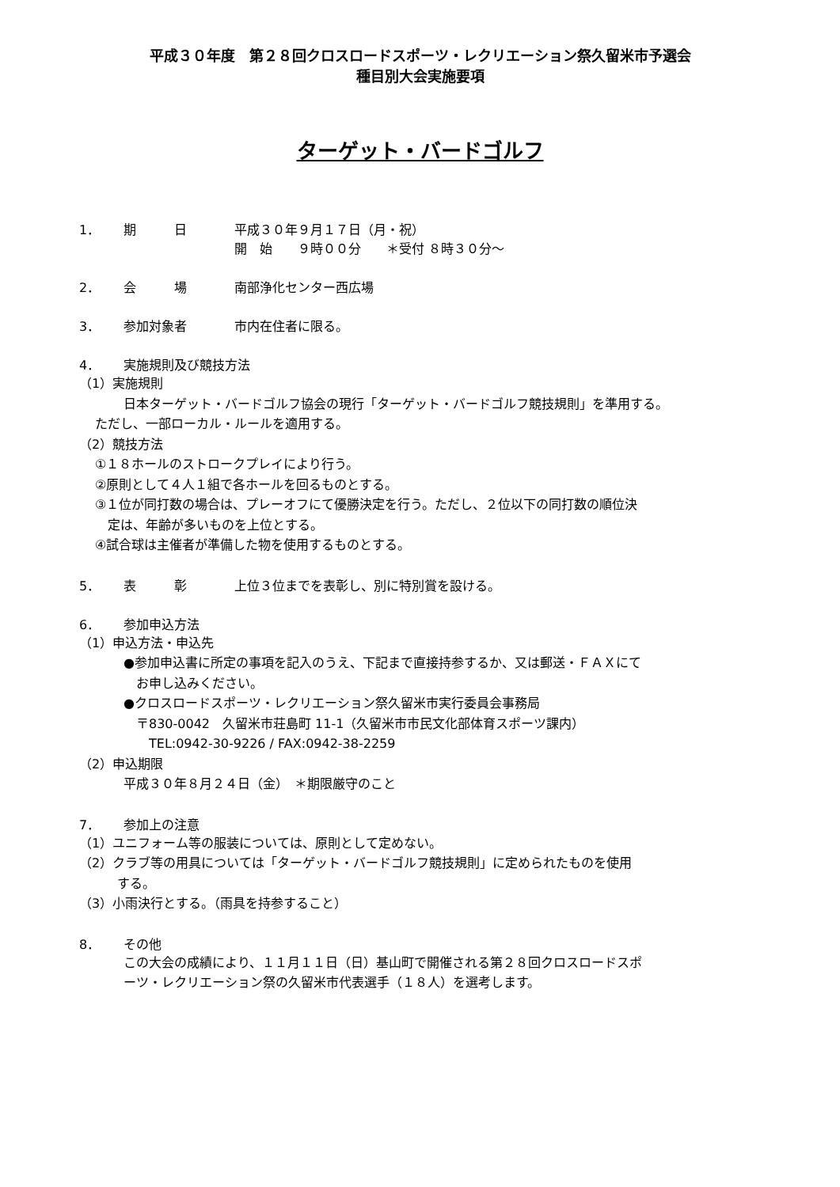平成３０年度　第２８回クロスロードスポーツ・レクリエーション祭久留米市予選会
種目別大会実施要項
ターゲット・バードゴルフ
1． 期　　　日 平成３０年９月１７日（月・祝）
開　始　　９時００分　　＊受付 ８時３０分～
2． 会　　　場 南部浄化センター西広場
3． 参加対象者 市内在住者に限る。
4． 実施規則及び競技方法
（1）実施規則
日本ターゲット・バードゴルフ協会の現行「ターゲット・バードゴルフ競技規則」を準用する。
ただし、一部ローカル・ルールを適用する。
（2）競技方法
①１８ホールのストロークプレイにより行う。
②原則として４人１組で各ホールを回るものとする。
③１位が同打数の場合は、プレーオフにて優勝決定を行う。ただし、２位以下の同打数の順位決
　定は、年齢が多いものを上位とする。
④試合球は主催者が準備した物を使用するものとする。
5． 表　　　彰 上位３位までを表彰し、別に特別賞を設ける。
6． 参加申込方法
（1）申込方法・申込先
●参加申込書に所定の事項を記入のうえ、下記まで直接持参するか、又は郵送・ＦＡＸにて
　お申し込みください。
●クロスロードスポーツ・レクリエーション祭久留米市実行委員会事務局
　〒830-0042　久留米市荘島町 11-1（久留米市市民文化部体育スポーツ課内）
　　TEL:0942-30-9226 / FAX:0942-38-2259
（2）申込期限
平成３０年８月２４日（金）　＊期限厳守のこと
7． 参加上の注意
（1）ユニフォーム等の服装については、原則として定めない。
（2）クラブ等の用具については「ターゲット・バードゴルフ競技規則」に定められたものを使用
　　　する。
（3）小雨決行とする。（雨具を持参すること）
8． その他
この大会の成績により、１１月１１日（日）基山町で開催される第２８回クロスロードスポ
ーツ・レクリエーション祭の久留米市代表選手（１８人）を選考します。